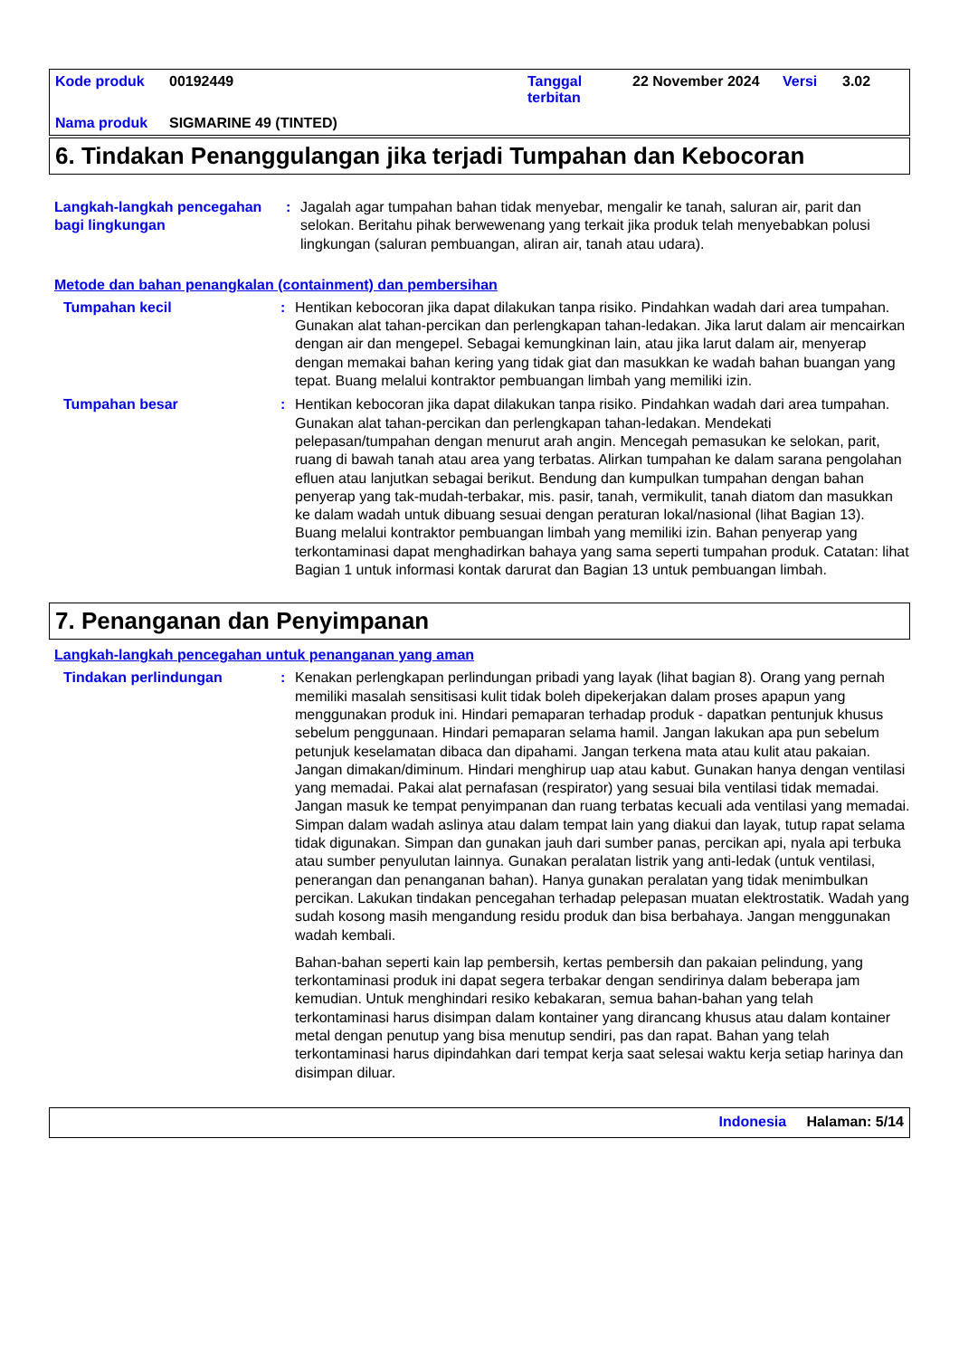| Kode produk | 00192449 | Tanggal terbitan | 22 November 2024 | Versi | 3.02 |
| Nama produk | SIGMARINE 49 (TINTED) | | | | |
6. Tindakan Penanggulangan jika terjadi Tumpahan dan Kebocoran
Langkah-langkah pencegahan bagi lingkungan
: Jagalah agar tumpahan bahan tidak menyebar, mengalir ke tanah, saluran air, parit dan selokan. Beritahu pihak berwewenang yang terkait jika produk telah menyebabkan polusi lingkungan (saluran pembuangan, aliran air, tanah atau udara).
Metode dan bahan penangkalan (containment) dan pembersihan
Tumpahan kecil : Hentikan kebocoran jika dapat dilakukan tanpa risiko. Pindahkan wadah dari area tumpahan. Gunakan alat tahan-percikan dan perlengkapan tahan-ledakan. Jika larut dalam air mencairkan dengan air dan mengepel. Sebagai kemungkinan lain, atau jika larut dalam air, menyerap dengan memakai bahan kering yang tidak giat dan masukkan ke wadah bahan buangan yang tepat. Buang melalui kontraktor pembuangan limbah yang memiliki izin.
Tumpahan besar : Hentikan kebocoran jika dapat dilakukan tanpa risiko. Pindahkan wadah dari area tumpahan. Gunakan alat tahan-percikan dan perlengkapan tahan-ledakan. Mendekati pelepasan/tumpahan dengan menurut arah angin. Mencegah pemasukan ke selokan, parit, ruang di bawah tanah atau area yang terbatas. Alirkan tumpahan ke dalam sarana pengolahan efluen atau lanjutkan sebagai berikut. Bendung dan kumpulkan tumpahan dengan bahan penyerap yang tak-mudah-terbakar, mis. pasir, tanah, vermikulit, tanah diatom dan masukkan ke dalam wadah untuk dibuang sesuai dengan peraturan lokal/nasional (lihat Bagian 13). Buang melalui kontraktor pembuangan limbah yang memiliki izin. Bahan penyerap yang terkontaminasi dapat menghadirkan bahaya yang sama seperti tumpahan produk. Catatan: lihat Bagian 1 untuk informasi kontak darurat dan Bagian 13 untuk pembuangan limbah.
7. Penanganan dan Penyimpanan
Langkah-langkah pencegahan untuk penanganan yang aman
Tindakan perlindungan : Kenakan perlengkapan perlindungan pribadi yang layak (lihat bagian 8). Orang yang pernah memiliki masalah sensitisasi kulit tidak boleh dipekerjakan dalam proses apapun yang menggunakan produk ini. Hindari pemaparan terhadap produk - dapatkan pentunjuk khusus sebelum penggunaan. Hindari pemaparan selama hamil. Jangan lakukan apa pun sebelum petunjuk keselamatan dibaca dan dipahami. Jangan terkena mata atau kulit atau pakaian. Jangan dimakan/diminum. Hindari menghirup uap atau kabut. Gunakan hanya dengan ventilasi yang memadai. Pakai alat pernafasan (respirator) yang sesuai bila ventilasi tidak memadai. Jangan masuk ke tempat penyimpanan dan ruang terbatas kecuali ada ventilasi yang memadai. Simpan dalam wadah aslinya atau dalam tempat lain yang diakui dan layak, tutup rapat selama tidak digunakan. Simpan dan gunakan jauh dari sumber panas, percikan api, nyala api terbuka atau sumber penyulutan lainnya. Gunakan peralatan listrik yang anti-ledak (untuk ventilasi, penerangan dan penanganan bahan). Hanya gunakan peralatan yang tidak menimbulkan percikan. Lakukan tindakan pencegahan terhadap pelepasan muatan elektrostatik. Wadah yang sudah kosong masih mengandung residu produk dan bisa berbahaya. Jangan menggunakan wadah kembali.
Bahan-bahan seperti kain lap pembersih, kertas pembersih dan pakaian pelindung, yang terkontaminasi produk ini dapat segera terbakar dengan sendirinya dalam beberapa jam kemudian. Untuk menghindari resiko kebakaran, semua bahan-bahan yang telah terkontaminasi harus disimpan dalam kontainer yang dirancang khusus atau dalam kontainer metal dengan penutup yang bisa menutup sendiri, pas dan rapat. Bahan yang telah terkontaminasi harus dipindahkan dari tempat kerja saat selesai waktu kerja setiap harinya dan disimpan diluar.
Indonesia Halaman: 5/14